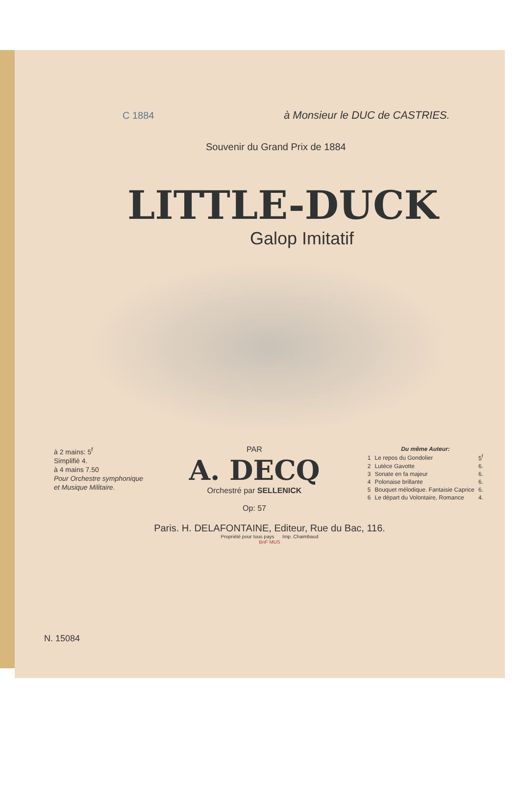C 1884 à Monsieur le DUC de CASTRIES.
Souvenir du Grand Prix de 1884
LITTLE-DUCK
Galop Imitatif
à 2 mains: 5<sup>f</sup>
Simplifié 4.
à 4 mains 7.50
Pour Orchestre symphonique
et Musique Militaire.
PAR
A. DECQ
Orchestré par SELLENICK
Op: 57
| Du même Auteur: | | |
| --- | --- | --- |
| 1 | Le repos du Gondolier | 5<sup>f</sup> |
| 2 | Lutèce Gavotte | 6. |
| 3 | Sonate en fa majeur | 6. |
| 4 | Polonaise brillante | 6. |
| 5 | Bouquet mélodique. Fantaisie Caprice | 6. |
| 6 | Le départ du Volontaire, Romance | 4. |
Paris. H. DELAFONTAINE, Editeur, Rue du Bac, 116.
Propriété pour tous pays Imp. Chaimbaud
BnF MUS
N. 15084